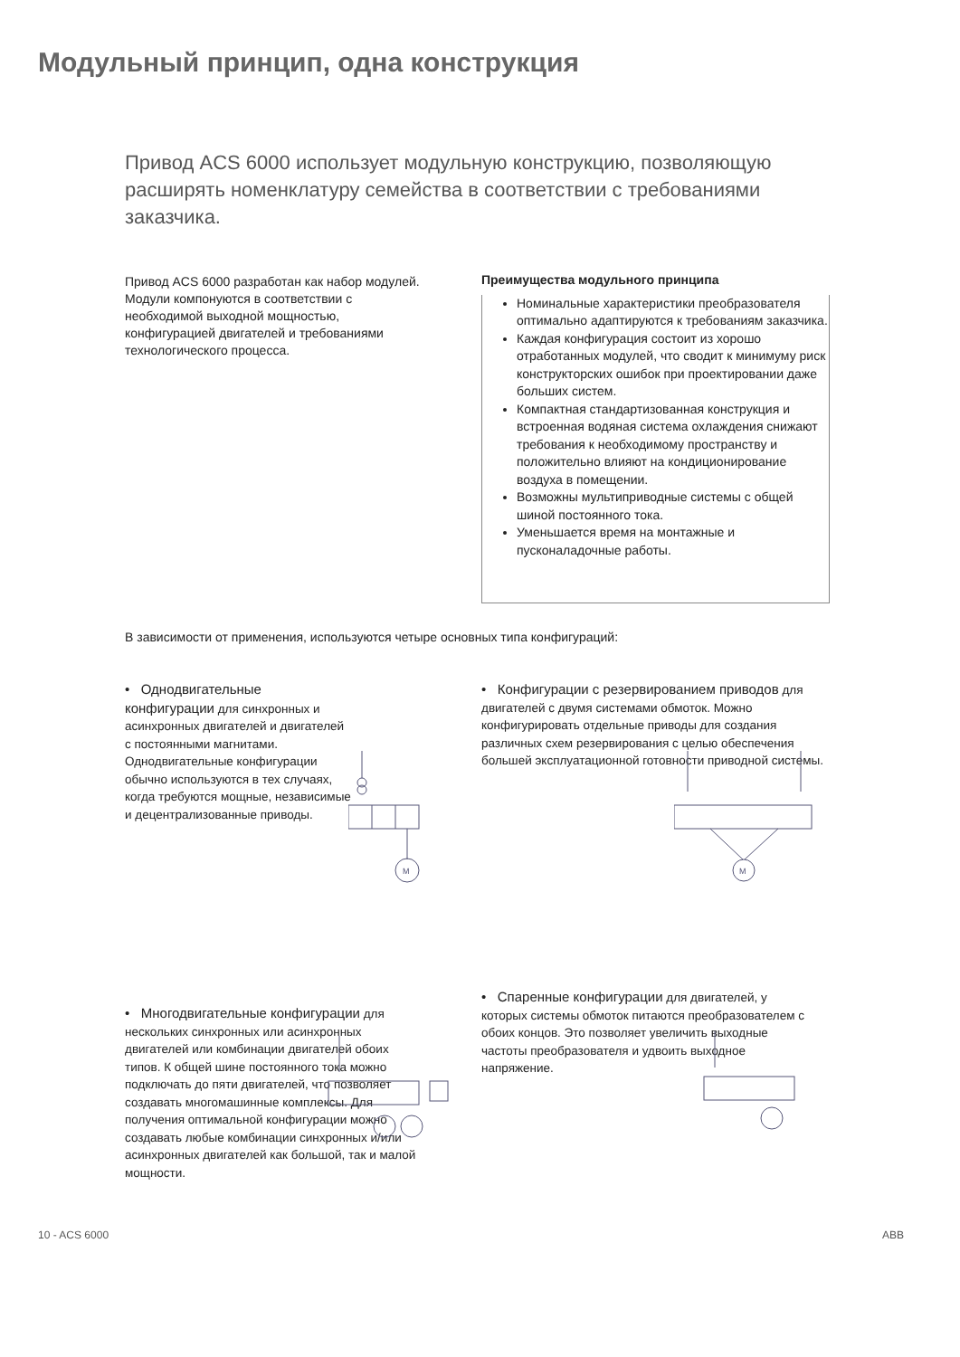Модульный принцип, одна конструкция
Привод ACS 6000 использует модульную конструкцию, позволяющую расширять номенклатуру семейства в соответствии с требованиями заказчика.
Привод ACS 6000 разработан как набор модулей. Модули компонуются в соответствии с необходимой выходной мощностью, конфигурацией двигателей и требованиями технологического процесса.
Преимущества модульного принципа
Номинальные характеристики преобразователя оптимально адаптируются к требованиям заказчика.
Каждая конфигурация состоит из хорошо отработанных модулей, что сводит к минимуму риск конструкторских ошибок при проектировании даже больших систем.
Компактная стандартизованная конструкция и встроенная водяная система охлаждения снижают требования к необходимому пространству и положительно влияют на кондиционирование воздуха в помещении.
Возможны мультиприводные системы с общей шиной постоянного тока.
Уменьшается время на монтажные и пусконаладочные работы.
В зависимости от применения, используются четыре основных типа конфигураций:
• Однодвигательные конфигурации для синхронных и асинхронных двигателей и двигателей с постоянными магнитами. Однодвигательные конфигурации обычно используются в тех случаях, когда требуются мощные, независимые и децентрализованные приводы.
M
• Конфигурации с резервированием приводов для двигателей с двумя системами обмоток. Можно конфигурировать отдельные приводы для создания различных схем резервирования с целью обеспечения большей эксплуатационной готовности приводной системы.
M
• Многодвигательные конфигурации для нескольких синхронных или асинхронных двигателей или комбинации двигателей обоих типов. К общей шине постоянного тока можно подключать до пяти двигателей, что позволяет создавать многомашинные комплексы. Для получения оптимальной конфигурации можно создавать любые комбинации синхронных и/или асинхронных двигателей как большой, так и малой мощности.
• Спаренные конфигурации для двигателей, у которых системы обмоток питаются преобразователем с обоих концов. Это позволяет увеличить выходные частоты преобразователя и удвоить выходное напряжение.
10 - ACS 6000 ABB